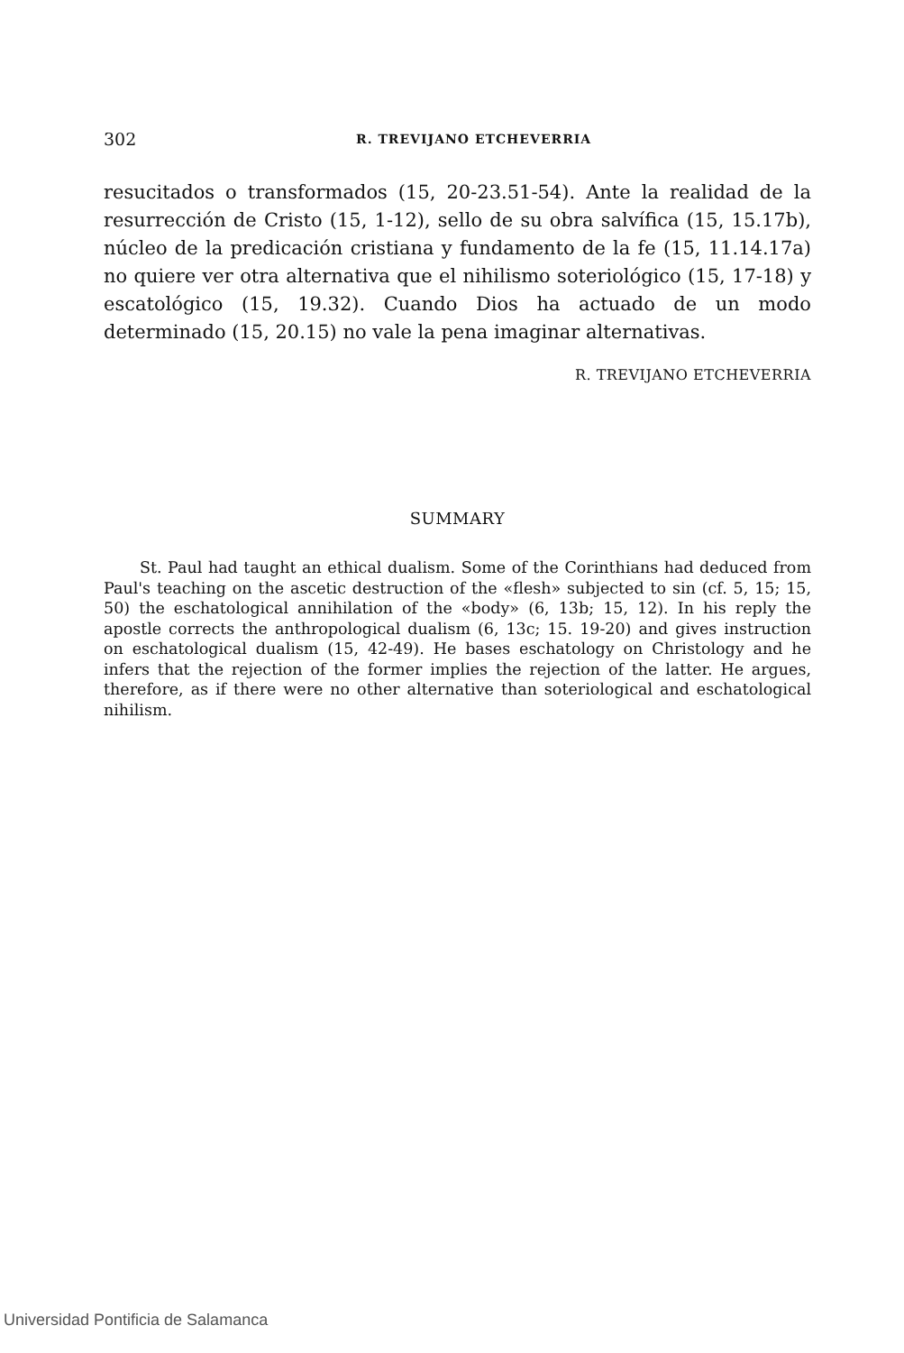302 R. TREVIJANO ETCHEVERRIA
resucitados o transformados (15, 20-23.51-54). Ante la realidad de la resurrección de Cristo (15, 1-12), sello de su obra salvífica (15, 15.17b), núcleo de la predicación cristiana y fundamento de la fe (15, 11.14.17a) no quiere ver otra alternativa que el nihilismo soteriológico (15, 17-18) y escatológico (15, 19.32). Cuando Dios ha actuado de un modo determinado (15, 20.15) no vale la pena imaginar alternativas.
R. TREVIJANO ETCHEVERRIA
SUMMARY
St. Paul had taught an ethical dualism. Some of the Corinthians had deduced from Paul's teaching on the ascetic destruction of the «flesh» subjected to sin (cf. 5, 15; 15, 50) the eschatological annihilation of the «body» (6, 13b; 15, 12). In his reply the apostle corrects the anthropological dualism (6, 13c; 15. 19-20) and gives instruction on eschatological dualism (15, 42-49). He bases eschatology on Christology and he infers that the rejection of the former implies the rejection of the latter. He argues, therefore, as if there were no other alternative than soteriological and eschatological nihilism.
Universidad Pontificia de Salamanca